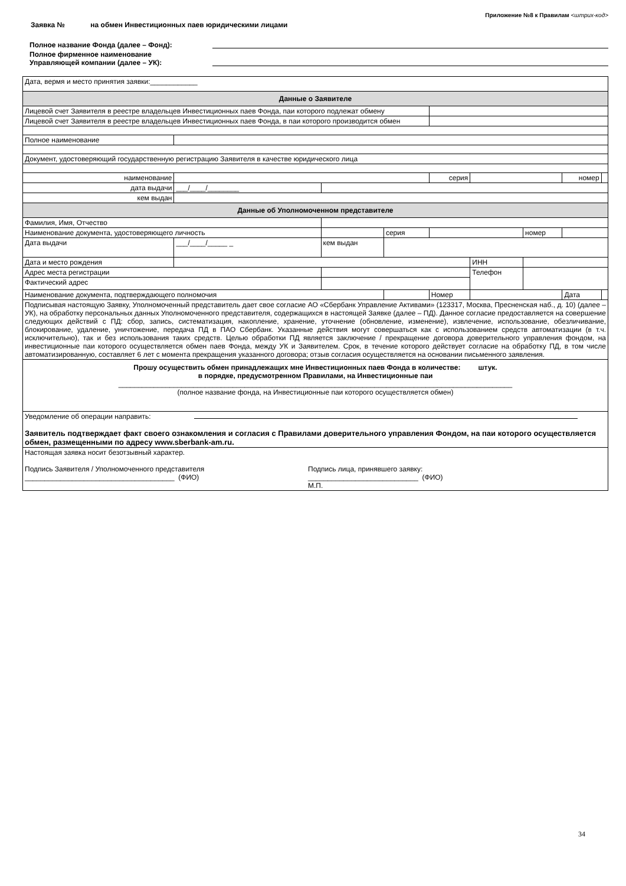Приложение №8 к Правилам <штрих-код>
Заявка № на обмен Инвестиционных паев юридическими лицами
Полное название Фонда (далее – Фонд):
Полное фирменное наименование
Управляющей компании (далее – УК):
| Дата, вермя и место принятия заявки:____________ | | | | | | | | | |
| Данные о Заявителе | | | | | | | | | |
| Лицевой счет Заявителя в реестре владельцев Инвестиционных паев Фонда, паи которого подлежат обмену | | | | | | | | | |
| Лицевой счет Заявителя в реестре владельцев Инвестиционных паев Фонда, в паи которого производится обмен | | | | | | | | | |
| Полное наименование | | | | | | | | | |
| Документ, удостоверяющий государственную регистрацию Заявителя в качестве юридического лица | | | | | | | | | |
| наименование | | | | | серия | | | номер | |
| дата выдачи | ___/____/________ | | | | | | | | |
| кем выдан | | | | | | | | | |
| Данные об Уполномоченном представителе | | | | | | | | | |
| Фамилия, Имя, Отчество | | | | | | | | | |
| Наименование документа, удостоверяющего личность | | | | серия | | | номер | | |
| Дата выдачи | ___/____/_____ _ | кем выдан | | | | | | | |
| Дата и место рождения | | | | | | ИНН | | | |
| Адрес места регистрации | | | | | | Телефон | | | |
| Фактический адрес | | | | | | | | | |
| Наименование документа, подтверждающего полномочия | | | | | Номер | | | Дата | |
| Подписывая настоящую Заявку, Уполномоченный представитель дает свое согласие АО «Сбербанк Управление Активами» (123317, Москва, Пресненская наб., д. 10) (далее – УК), на обработку персональных данных Уполномоченного представителя, содержащихся в настоящей Заявке (далее – ПД). Данное согласие предоставляется на совершение следующих действий с ПД: сбор, запись, систематизация, накопление, хранение, уточнение (обновление, изменение), извлечение, использование, обезличивание, блокирование, удаление, уничтожение, передача ПД в ПАО Сбербанк. Указанные действия могут совершаться как с использованием средств автоматизации (в т.ч. исключительно), так и без использования таких средств. Целью обработки ПД является заключение / прекращение договора доверительного управления фондом, на инвестиционные паи которого осуществляется обмен паев Фонда, между УК и Заявителем. Срок, в течение которого действует согласие на обработку ПД, в том числе автоматизированную, составляет 6 лет с момента прекращения указанного договора; отзыв согласия осуществляется на основании письменного заявления. | | | | | | | | | |
| Прошу осуществить обмен принадлежащих мне Инвестиционных паев Фонда в количестве: штук. в порядке, предусмотренном Правилами, на Инвестиционные паи ____________________________________________________________________________________________________ (полное название фонда, на Инвестиционные паи которого осуществляется обмен) | | | | | | | | | |
| Уведомление об операции направить: Заявитель подтверждает факт своего ознакомления и согласия с Правилами доверительного управления Фондом, на паи которого осуществляется обмен, размещенными по адресу www.sberbank-am.ru. | | | | | | | | | |
| Настоящая заявка носит безотзывный характер. Подпись Заявителя / Уполномоченного представителя ______________________________________ (ФИО) Подпись лица, принявшего заявку: ____________________________ (ФИО) М.П. | | | | | | | | | |
34